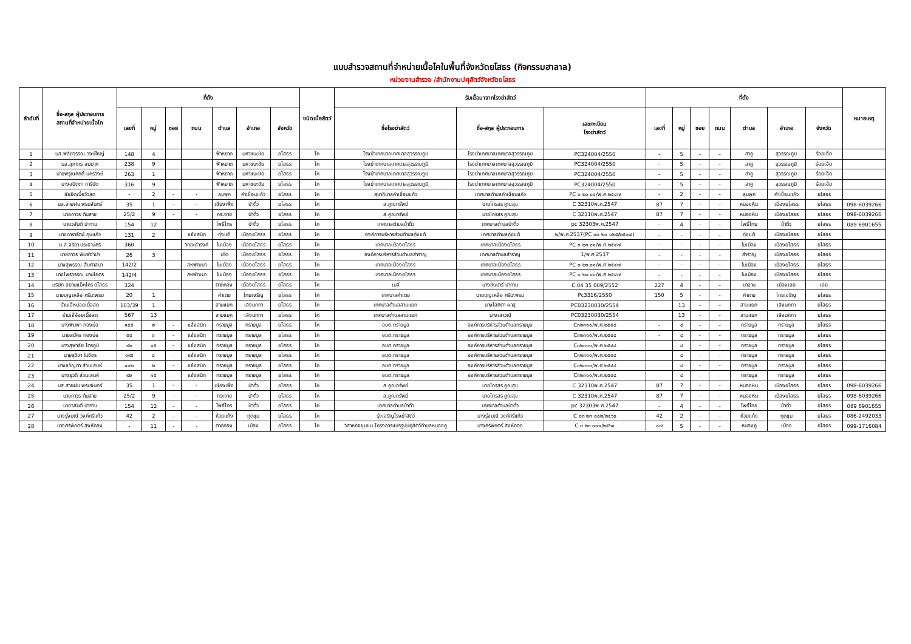แบบสำรวจสถานที่จำหน่ายเนื้อโคในพื้นที่จังหวัดยโสธร (กิจกรรมฮาลาล)
หน่วยงานสำรวจ /สำนักงานปศุสัตว์จังหวัดยโสธร
| ลำดับที่ | ชื่อ-สกุล ผู้ประกอบการ สถานที่จำหน่ายเนื้อโค | ที่ตั้ง | | | | | | | ชนิดเนื้อสัตว์ | รับเนื้อมาจากโรงฆ่าสัตว์ | | | ที่ตั้ง | | | | | | | หมายเหตุ |
| --- | --- | --- | --- | --- | --- | --- | --- | --- | --- | --- | --- | --- | --- | --- | --- | --- | --- | --- | --- | --- |
| | | เลขที่ | หมู่ | ซอย | ถนน | ตำบล | อำเภอ | จังหวัด | | ชื่อโรงฆ่าสัตว์ | ชื่อ-สกุล ผู้ประกอบการ | เลขทะเบียน โรงฆ่าสัตว์ | เลขที่ | หมู่ | ซอย | ถนน | ตำบล | อำเภอ | จังหวัด | |
| 1 | นส.พิลัยวรรณ วงษ์ใหญ่ | 148 | 4 | | | ฟ้าหยาด | มหาชนะชัย | ยโสธร | โค | โรงฆ่าเทศบาลเทศบาลสุวรรณภูมิ | โรงฆ่าเทศบาลเทศบาลสุวรรณภูมิ | PC324004/2550 | - | 5 | - | - | สาคู | สุวรรณภูมิ | ร้อยเอ็ด | |
| 2 | นส.สุภาภร สมมาศ | 238 | 9 | | | ฟ้าหยาด | มหาชนะชัย | ยโสธร | โค | โรงฆ่าเทศบาลเทศบาลสุวรรณภูมิ | โรงฆ่าเทศบาลเทศบาลสุวรรณภูมิ | PC324004/2550 | - | 5 | - | - | สาคู | สุวรรณภูมิ | ร้อยเอ็ด | |
| 3 | นายพิรุณศักดิ์ นครวงษ์ | 263 | 1 | | | ฟ้าหยาด | มหาชนะชัย | ยโสธร | โค | โรงฆ่าเทศบาลเทศบาลสุวรรณภูมิ | โรงฆ่าเทศบาลเทศบาลสุวรรณภูมิ | PC324004/2550 | - | 5 | - | - | สาคู | สุวรรณภูมิ | ร้อยเอ็ด | |
| 4 | นางอมิตตา ทาริบัด | 316 | 9 | | | ฟ้าหยาด | มหาชนะชัย | ยโสธร | โค | โรงฆ่าเทศบาลเทศบาลสุวรรณภูมิ | โรงฆ่าเทศบาลเทศบาลสุวรรณภูมิ | PC324004/2550 | - | 5 | - | - | สาคู | สุวรรณภูมิ | ร้อยเอ็ด | |
| 5 | ชัยยิดเนื้อวัวสด | - | 2 | - | - | ลุมพุก | คำเขื่อนแก้ว | ยโสธร | โค | สุขาภิบาลคำเขื่อนแก้ว | เทศบาลตำบลคำเขื่อนแก้ว | PC ๓ ๒๓ ๐๔/พ.ศ.๒๕๔๗ | - | 2 | - | - | ลุมพุก | คำเขื่อนแก้ว | ยโสธร | |
| 6 | นส.สายฝน พรมจันทร์ | 35 | 1 | - | - | เชียงเพ็ง | ป่าติ้ว | ยโสธร | โค | ส.คูณทรัพย์ | นายไกรสร คูณสุข | C 32310พ.ศ.2547 | 87 | 7 | - | - | หนองหิน | เมืองยโสธร | ยโสธร | 098-6039266 |
| 7 | นายถาวร ต้นสาย | 25/2 | 9 | - | - | กระจาย | ป่าติ้ว | ยโสธร | โค | ส.คูณทรัพย์ | นายไกรสร คูณสุข | C 32310พ.ศ.2547 | 87 | 7 | - | - | หนองหิน | เมืองยโสธร | ยโสธร | 098-6039266 |
| 8 | นายวสันต์ ปาทาน | 154 | 12 | | | โพธิ์ไทร | ป่าติ้ว | ยโสธร | โค | เทศบาลตำบลป่าติ้ว | เทศบาลตำบลป่าติ้ว | pc 32303พ.ศ.2547 | - | 4 | - | - | โพธิ์ไทย | ป่าติ้ว | ยโสธร | 089 6901655 |
| 9 | นางดารารัตน์ กุบแก้ว | 131 | 2 | | แจ้งสนิท | ทุ่งแต้ | เมืองยโสธร | ยโสธร | โค | องค์การบริหารส่วนตำบลทุ่งแต้ | เทศบาลตำบลทุ่งแต้ | ๒/พ.ศ.2537(PC ๐๓ ๒๓ ๐๒๕/๒๕๓๗) | - | - | - | - | ทุ่งแต้ | เมืองยโสธร | ยโสธร | |
| 10 | น.ส.จริยา ประธานศิริ | 360 | | | วิทยะธำรงค์ | ในเมือง | เมืองยโสธร | ยโสธร | โค | เทศบาลเมืองยโสธร | เทศบาลเมืองยโสธร | PC ๓ ๒๓ ๐๑/พ.ศ.๒๕๔๗ | - | - | - | - | ในเมือง | เมืองยโสธร | ยโสธร | |
| 11 | นายถาวร พิมพ์จำปา | 26 | 3 | | | เดิด | เมืองยโสธร | ยโสธร | โค | องค์การบริหารส่วนตำบลสำราญ | เทศบาลตำบลสำราญ | 1/พ.ศ.2537 | - | - | - | - | สำราญ | เมืองยโสธร | ยโสธร | |
| 12 | นางสุพรรณ สืบศาสนา | 142/2 | | | สหพัฒนา | ในเมือง | เมืองยโสธร | ยโสธร | โค | เทศบาลเมืองยโสธร | เทศบาลเมืองยโสธร | PC ๓ ๒๓ ๐๑/พ.ศ.๒๕๔๗ | - | - | - | - | ในเมือง | เมืองยโสธร | ยโสธร | |
| 13 | นางไพรวรรณ นามโคตร | 142/4 | | | สหพัฒนา | ในเมือง | เมืองยโสธร | ยโสธร | โค | เทศบาลเมืองยโสธร | เทศบาลเมืองยโสธร | PC ๓ ๒๓ ๐๑/พ.ศ.๒๕๔๗ | - | - | - | - | ในเมือง | เมืองยโสธร | ยโสธร | |
| 14 | บริษัท สยามแม็คโคร ยโสธร | 324 | | | | ตาดทอง | เมืองยโสธร | ยโสธร | โค | เบลี | นางชันปารี ปาทาน | C 04 35 009/2552 | 227 | 4 | - | - | นาอาน | เมืองเลย | เลย | |
| 15 | นายบุญเหลือ ศรีนะพรม | 20 | 1 | | | คำเตย | ไทยเจริญ | ยโสธร | โค | เทศบาลคำเตย | นายบุญเหลือ ศรีนะพรม | Pc3316/2550 | 150 | 5 | - | - | คำเตย | ไทยเจริญ | ยโสธร | |
| 16 | ร้านเจ๊หน่อยเนื้อสด | 103/39 | 1 | | | สามแยก | เลิงนกทา | ยโสธร | โค | เทศบาลตำบลสามแยก | นางโสภิตา ผาสุ | PC03230030/2554 | | 13 | - | - | สามแยก | เลิงนกทา | ยโสธร | |
| 17 | ร้านเจ๊อ้อยเนื้อสด | 567 | 13 | | | สามแยก | เลิงนกทา | ยโสธร | โค | เทศบาลตำบลสามแยก | นางเสาวณี | PC03230030/2554 | | 13 | - | - | สามแยก | เลิงนกทา | ยโสธร | |
| 18 | นางพิมพา ทองบ่อ | ๑๔๕ | ๒ | - | แจ้งสนิท | ทรายมูล | ทรายมูล | ยโสธร | โค | อบต.ทรายมูล | องค์การบริหารส่วนตำบลทรายมูล | C๓๒๓๑๑/พ.ศ.๒๕๔๘ | - | ๘ | - | - | ทรายมูล | ทรายมูล | ยโสธร | |
| 19 | นายสมัคร ทองบ่อ | ๕๔ | ๓ | - | แจ้งสนิท | ทรายมูล | ทรายมูล | ยโสธร | โค | อบต.ทรายมูล | องค์การบริหารส่วนตำบลทรายมูล | C๓๒๓๑๑/พ.ศ.๒๕๔๘ | - | ๘ | - | - | ทรายมูล | ทรายมูล | ยโสธร | |
| 20 | นางสุพาลัย ไตรภูมิ | ๙๒ | ๑๕ | - | แจ้งสนิท | ทรายมูล | ทรายมูล | ยโสธร | โค | อบต.ทรายมูล | องค์การบริหารส่วนตำบลทรายมูล | C๓๒๓๑๑/พ.ศ.๒๕๔๘ | | ๘ | - | - | ทรายมูล | ทรายมูล | ยโสธร | |
| 21 | นายสุวิชา ในจิตร | ๑๙๕ | ๘ | - | แจ้งสนิท | ทรายมูล | ทรายมูล | ยโสธร | โค | อบต.ทรายมูล | องค์การบริหารส่วนตำบลทรายมูล | C๓๒๓๑๑/พ.ศ.๒๕๔๘ | | ๘ | - | - | ทรายมูล | ทรายมูล | ยโสธร | |
| 22 | นางขวัญตา ส่วนเสนห์ | ๑๓๒ | ๒ | - | แจ้งสนิท | ทรายมูล | ทรายมูล | ยโสธร | โค | อบต.ทรายมูล | องค์การบริหารส่วนตำบลทรายมูล | C๓๒๓๑๑/พ.ศ.๒๕๔๘ | | ๘ | - | - | ทรายมูล | ทรายมูล | ยโสธร | |
| 23 | นางยุวดี ส่วนเสนห์ | ๙๒ | ๑๕ | - | แจ้งสนิท | ทรายมูล | ทรายมูล | ยโสธร | โค | อบต.ทรายมูล | องค์การบริหารส่วนตำบลทรายมูล | C๓๒๓๑๑/พ.ศ.๒๕๔๘ | | ๘ | - | - | ทรายมูล | ทรายมูล | ยโสธร | |
| 24 | นส.สายฝน พรมจันทร์ | 35 | 1 | - | - | เชียงเพ็ง | ป่าติ้ว | ยโสธร | โค | ส.คูณทรัพย์ | นายไกรสร คูณสุข | C 32310พ.ศ.2547 | 87 | 7 | - | - | หนองหิน | เมืองยโสธร | ยโสธร | 098-6039266 |
| 25 | นายถาวร ต้นสาย | 25/2 | 9 | - | - | กระจาย | ป่าติ้ว | ยโสธร | โค | ส.คูณทรัพย์ | นายไกรสร คูณสุข | C 32310พ.ศ.2547 | 87 | 7 | - | - | หนองหิน | เมืองยโสธร | ยโสธร | 098-6039266 |
| 26 | นายวสันต์ ปาทาน | 154 | 12 | - | - | โพธิ์ไทร | ป่าติ้ว | ยโสธร | โค | เทศบาลตำบลป่าติ้ว | เทศบาลตำบลป่าติ้ว | pc 32303พ.ศ.2547 | - | 4 | - | - | โพธิ์ไทย | ป่าติ้ว | ยโสธร | 089 6901655 |
| 27 | นางรุ่งมณี วงค์ศรีแก้ว | 42 | 2 | - | - | ห้วยแก้ง | กุดชุม | ยโสธร | โค | รุ่งเจริญโรงฆ่าสัตว์ | นางรุ่งมณี วงค์ศรีแก้ว | C ๐๓ ๒๓ ๐๐๒/๒๕๖๐ | 42 | 2 | - | - | ห้วยแก้ง | กุดชุม | ยโสธร | 086-2492033 |
| 28 | นางศิริพักตร์ สิงห์ทอง | - | 11 | - | - | ตาดทอง | เมือง | ยโสธร | โค | วิสาหกิจชุมชน โครงการแปรรูปปศุสัตว์ตำบลหนองคู | นางศิริพักตร์ สิงห์ทอง | C ๓ ๒๓ ๐๐๑/๒๕๖๑ | ๘๗ | 5 | - | - | หนองคู | เมือง | ยโสธร | 099-1716084 |